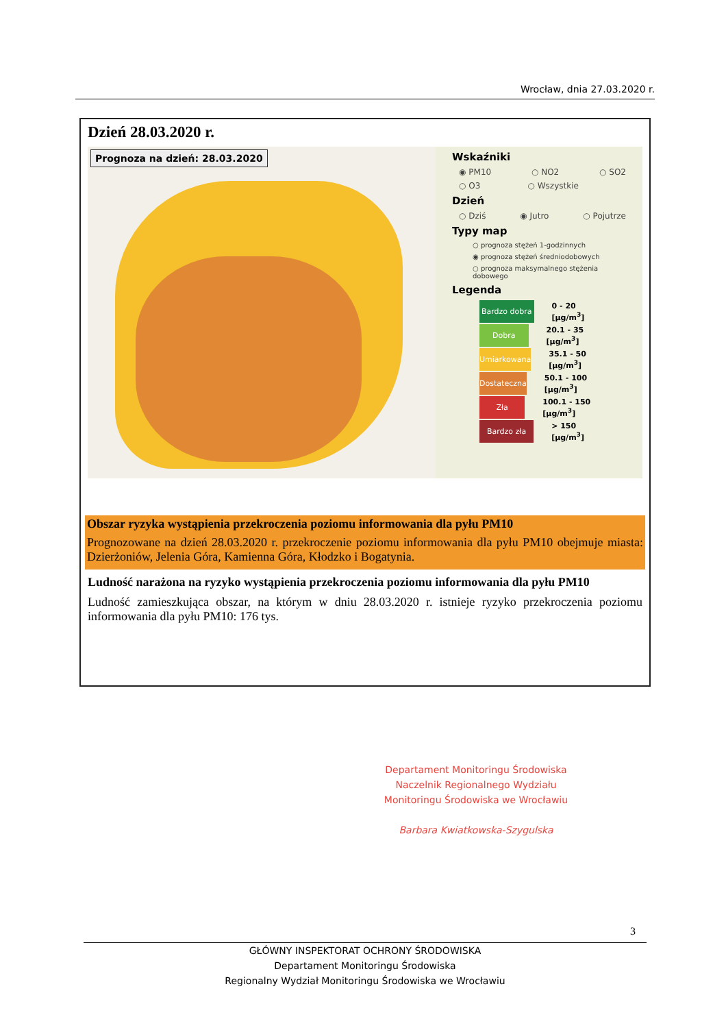Wrocław, dnia 27.03.2020 r.
Dzień 28.03.2020 r.
Prognoza na dzień: 28.03.2020
Wskaźniki
◉ PM10 ○ NO2 ○ SO2
○ O3 ○ Wszystkie
Dzień
○ Dziś ◉ Jutro ○ Pojutrze
Typy map
○ prognoza stężeń 1-godzinnych
◉ prognoza stężeń średniodobowych
○ prognoza maksymalnego stężenia dobowego
Legenda
Bardzo dobra 0 - 20 [µg/m<sup>3</sup>]
Dobra 20.1 - 35 [µg/m<sup>3</sup>]
Umiarkowana 35.1 - 50 [µg/m<sup>3</sup>]
Dostateczna 50.1 - 100 [µg/m<sup>3</sup>]
Zła 100.1 - 150 [µg/m<sup>3</sup>]
Bardzo zła > 150 [µg/m<sup>3</sup>]
Obszar ryzyka wystąpienia przekroczenia poziomu informowania dla pyłu PM10
Prognozowane na dzień 28.03.2020 r. przekroczenie poziomu informowania dla pyłu PM10 obejmuje miasta: Dzierżoniów, Jelenia Góra, Kamienna Góra, Kłodzko i Bogatynia.
Ludność narażona na ryzyko wystąpienia przekroczenia poziomu informowania dla pyłu PM10
Ludność zamieszkująca obszar, na którym w dniu 28.03.2020 r. istnieje ryzyko przekroczenia poziomu informowania dla pyłu PM10: 176 tys.
Departament Monitoringu Środowiska
Naczelnik Regionalnego Wydziału
Monitoringu Środowiska we Wrocławiu
Barbara Kwiatkowska-Szygulska
3
GŁÓWNY INSPEKTORAT OCHRONY ŚRODOWISKA
Departament Monitoringu Środowiska
Regionalny Wydział Monitoringu Środowiska we Wrocławiu